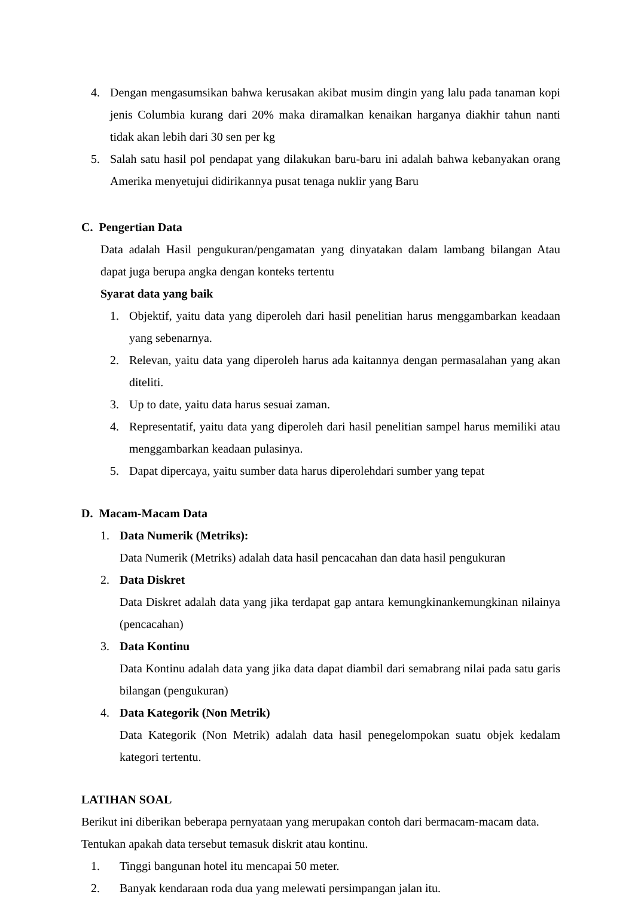4. Dengan mengasumsikan bahwa kerusakan akibat musim dingin yang lalu pada tanaman kopi jenis Columbia kurang dari 20% maka diramalkan kenaikan harganya diakhir tahun nanti tidak akan lebih dari 30 sen per kg
5. Salah satu hasil pol pendapat yang dilakukan baru-baru ini adalah bahwa kebanyakan orang Amerika menyetujui didirikannya pusat tenaga nuklir yang Baru
C. Pengertian Data
Data adalah Hasil pengukuran/pengamatan yang dinyatakan dalam lambang bilangan Atau dapat juga berupa angka dengan konteks tertentu
Syarat data yang baik
1. Objektif, yaitu data yang diperoleh dari hasil penelitian harus menggambarkan keadaan yang sebenarnya.
2. Relevan, yaitu data yang diperoleh harus ada kaitannya dengan permasalahan yang akan diteliti.
3. Up to date, yaitu data harus sesuai zaman.
4. Representatif, yaitu data yang diperoleh dari hasil penelitian sampel harus memiliki atau menggambarkan keadaan pulasinya.
5. Dapat dipercaya, yaitu sumber data harus diperolehdari sumber yang tepat
D. Macam-Macam Data
1. Data Numerik (Metriks):
Data Numerik (Metriks) adalah data hasil pencacahan dan data hasil pengukuran
2. Data Diskret
Data Diskret adalah data yang jika terdapat gap antara kemungkinankemungkinan nilainya (pencacahan)
3. Data Kontinu
Data Kontinu adalah data yang jika data dapat diambil dari semabrang nilai pada satu garis bilangan (pengukuran)
4. Data Kategorik (Non Metrik)
Data Kategorik (Non Metrik) adalah data hasil penegelompokan suatu objek kedalam kategori tertentu.
LATIHAN SOAL
Berikut ini diberikan beberapa pernyataan yang merupakan contoh dari bermacam-macam data. Tentukan apakah data tersebut temasuk diskrit atau kontinu.
1. Tinggi bangunan hotel itu mencapai 50 meter.
2. Banyak kendaraan roda dua yang melewati persimpangan jalan itu.